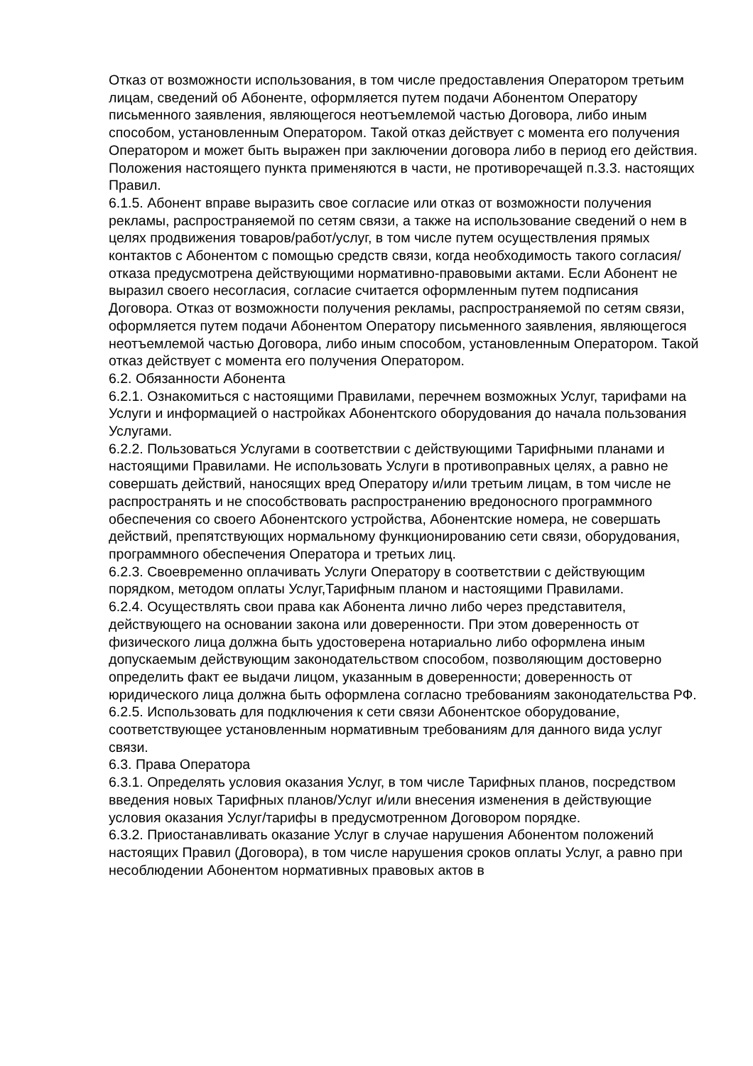Отказ от возможности использования, в том числе предоставления Оператором третьим лицам, сведений об Абоненте, оформляется путем подачи Абонентом Оператору письменного заявления, являющегося неотъемлемой частью Договора, либо иным способом, установленным Оператором. Такой отказ действует с момента его получения Оператором и может быть выражен при заключении договора либо в период его действия. Положения настоящего пункта применяются в части, не противоречащей п.3.3. настоящих Правил.
6.1.5. Абонент вправе выразить свое согласие или отказ от возможности получения рекламы, распространяемой по сетям связи, а также на использование сведений о нем в целях продвижения товаров/работ/услуг, в том числе путем осуществления прямых контактов с Абонентом с помощью средств связи, когда необходимость такого согласия/отказа предусмотрена действующими нормативно-правовыми актами. Если Абонент не выразил своего несогласия, согласие считается оформленным путем подписания Договора. Отказ от возможности получения рекламы, распространяемой по сетям связи, оформляется путем подачи Абонентом Оператору письменного заявления, являющегося неотъемлемой частью Договора, либо иным способом, установленным Оператором. Такой отказ действует с момента его получения Оператором.
6.2. Обязанности Абонента
6.2.1. Ознакомиться с настоящими Правилами, перечнем возможных Услуг, тарифами на Услуги и информацией о настройках Абонентского оборудования до начала пользования Услугами.
6.2.2. Пользоваться Услугами в соответствии с действующими Тарифными планами и настоящими Правилами. Не использовать Услуги в противоправных целях, а равно не совершать действий, наносящих вред Оператору и/или третьим лицам, в том числе не распространять и не способствовать распространению вредоносного программного обеспечения со своего Абонентского устройства, Абонентские номера, не совершать действий, препятствующих нормальному функционированию сети связи, оборудования, программного обеспечения Оператора и третьих лиц.
6.2.3. Своевременно оплачивать Услуги Оператору в соответствии с действующим порядком, методом оплаты Услуг,Тарифным планом и настоящими Правилами.
6.2.4. Осуществлять свои права как Абонента лично либо через представителя, действующего на основании закона или доверенности. При этом доверенность от физического лица должна быть удостоверена нотариально либо оформлена иным допускаемым действующим законодательством способом, позволяющим достоверно определить факт ее выдачи лицом, указанным в доверенности; доверенность от юридического лица должна быть оформлена согласно требованиям законодательства РФ.
6.2.5. Использовать для подключения к сети связи Абонентское оборудование, соответствующее установленным нормативным требованиям для данного вида услуг связи.
6.3. Права Оператора
6.3.1. Определять условия оказания Услуг, в том числе Тарифных планов, посредством введения новых Тарифных планов/Услуг и/или внесения изменения в действующие условия оказания Услуг/тарифы в предусмотренном Договором порядке.
6.3.2. Приостанавливать оказание Услуг в случае нарушения Абонентом положений настоящих Правил (Договора), в том числе нарушения сроков оплаты Услуг, а равно при несоблюдении Абонентом нормативных правовых актов в